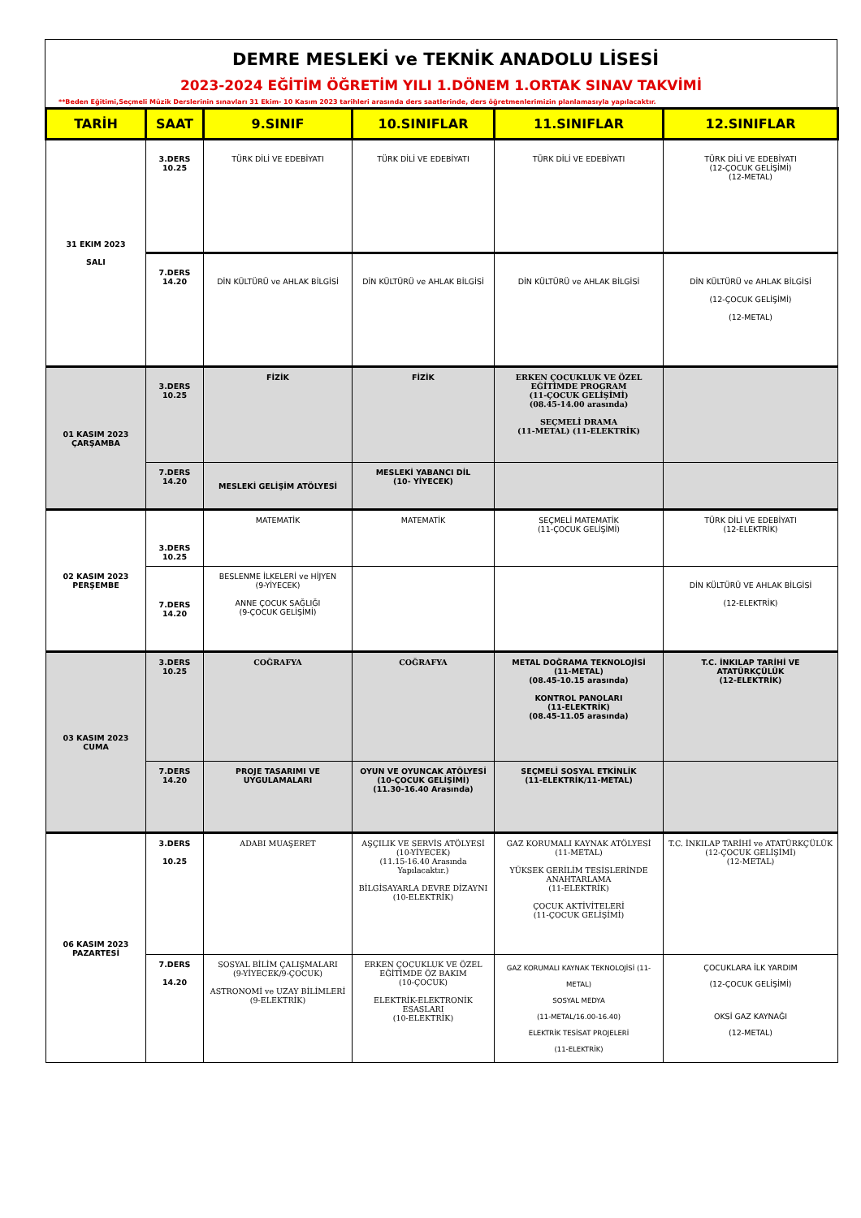DEMRE MESLEKİ ve TEKNİK ANADOLU LİSESİ
2023-2024 EĞİTİM ÖĞRETİM YILI 1.DÖNEM 1.ORTAK SINAV TAKVİMİ
**Beden Eğitimi,Seçmeli Müzik Derslerinin sınavları 31 Ekim- 10 Kasım 2023 tarihleri arasında ders saatlerinde, ders öğretmenlerimizin planlamasıyla yapılacaktır.
| TARİH | SAAT | 9.SINIF | 10.SINIFLAR | 11.SINIFLAR | 12.SINIFLAR |
| --- | --- | --- | --- | --- | --- |
| 31 EKIM 2023 SALI | 3.DERS 10.25 | TÜRK DİLİ VE EDEBİYATI | TÜRK DİLİ VE EDEBİYATI | TÜRK DİLİ VE EDEBİYATI | TÜRK DİLİ VE EDEBİYATI (12-ÇOCUK GELİŞİMİ) (12-METAL) |
| | 7.DERS 14.20 | DİN KÜLTÜRÜ ve AHLAK BİLGİSİ | DİN KÜLTÜRÜ ve AHLAK BİLGİSİ | DİN KÜLTÜRÜ ve AHLAK BİLGİSİ | DİN KÜLTÜRÜ ve AHLAK BİLGİSİ (12-ÇOCUK GELİŞİMİ) (12-METAL) |
| 01 KASIM 2023 ÇARŞAMBA | 3.DERS 10.25 | FİZİK | FİZİK | ERKEN ÇOCUKLUK VE ÖZEL EĞİTİMDE PROGRAM (11-ÇOCUK GELİŞİMİ) (08.45-14.00 arasında) SEÇMELİ DRAMA (11-METAL) (11-ELEKTRİK) | |
| | 7.DERS 14.20 | MESLEKİ GELİŞİM ATÖLYESİ | MESLEKİ YABANCI DİL (10- YİYECEK) | | |
| 02 KASIM 2023 PERŞEMBE | 3.DERS 10.25 | MATEMATİK | MATEMATİK | SEÇMELİ MATEMATİK (11-ÇOCUK GELİŞİMİ) | TÜRK DİLİ VE EDEBİYATI (12-ELEKTRİK) |
| | 7.DERS 14.20 | BESLENME İLKELERİ ve HİJYEN (9-YİYECEK) ANNE ÇOCUK SAĞLIĞI (9-ÇOCUK GELİŞİMİ) | | | DİN KÜLTÜRÜ VE AHLAK BİLGİSİ (12-ELEKTRİK) |
| 03 KASIM 2023 CUMA | 3.DERS 10.25 | COĞRAFYA | COĞRAFYA | METAL DOĞRAMA TEKNOLOJİSİ (11-METAL) (08.45-10.15 arasında) KONTROL PANOLARI (11-ELEKTRİK) (08.45-11.05 arasında) | T.C. İNKILAP TARİHİ VE ATATÜRKÇÜLÜK (12-ELEKTRİK) |
| | 7.DERS 14.20 | PROJE TASARIMI VE UYGULAMALARI | OYUN VE OYUNCAK ATÖLYESİ (10-ÇOCUK GELİŞİMİ) (11.30-16.40 Arasında) | SEÇMELİ SOSYAL ETKİNLİK (11-ELEKTRİK/11-METAL) | |
| 06 KASIM 2023 PAZARTESİ | 3.DERS 10.25 | ADABI MUAŞERET | AŞÇILIK VE SERVİS ATÖLYESİ (10-YİYECEK) (11.15-16.40 Arasında Yapılacaktır.) BİLGİSAYARLA DEVRE DİZAYNI (10-ELEKTRİK) | GAZ KORUMALI KAYNAK ATÖLYESİ (11-METAL) YÜKSEK GERİLİM TESİSLERİNDE ANAHTARLAMA (11-ELEKTRİK) ÇOCUK AKTİVİTELERİ (11-ÇOCUK GELİŞİMİ) | T.C. İNKILAP TARİHİ ve ATATÜRKÇÜLÜK (12-ÇOCUK GELİŞİMİ) (12-METAL) |
| | 7.DERS 14.20 | SOSYAL BİLİM ÇALIŞMALARI (9-YİYECEK/9-ÇOCUK) ASTRONOMİ ve UZAY BİLİMLERİ (9-ELEKTRİK) | ERKEN ÇOCUKLUK VE ÖZEL EĞİTİMDE ÖZ BAKIM (10-ÇOCUK) ELEKTRİK-ELEKTRONİK ESASLARI (10-ELEKTRİK) | GAZ KORUMALI KAYNAK TEKNOLOJİSİ (11-METAL) SOSYAL MEDYA (11-METAL/16.00-16.40) ELEKTRİK TESİSAT PROJELERİ (11-ELEKTRİK) | ÇOCUKLARA İLK YARDIM (12-ÇOCUK GELİŞİMİ) OKSİ GAZ KAYNAĞI (12-METAL) |